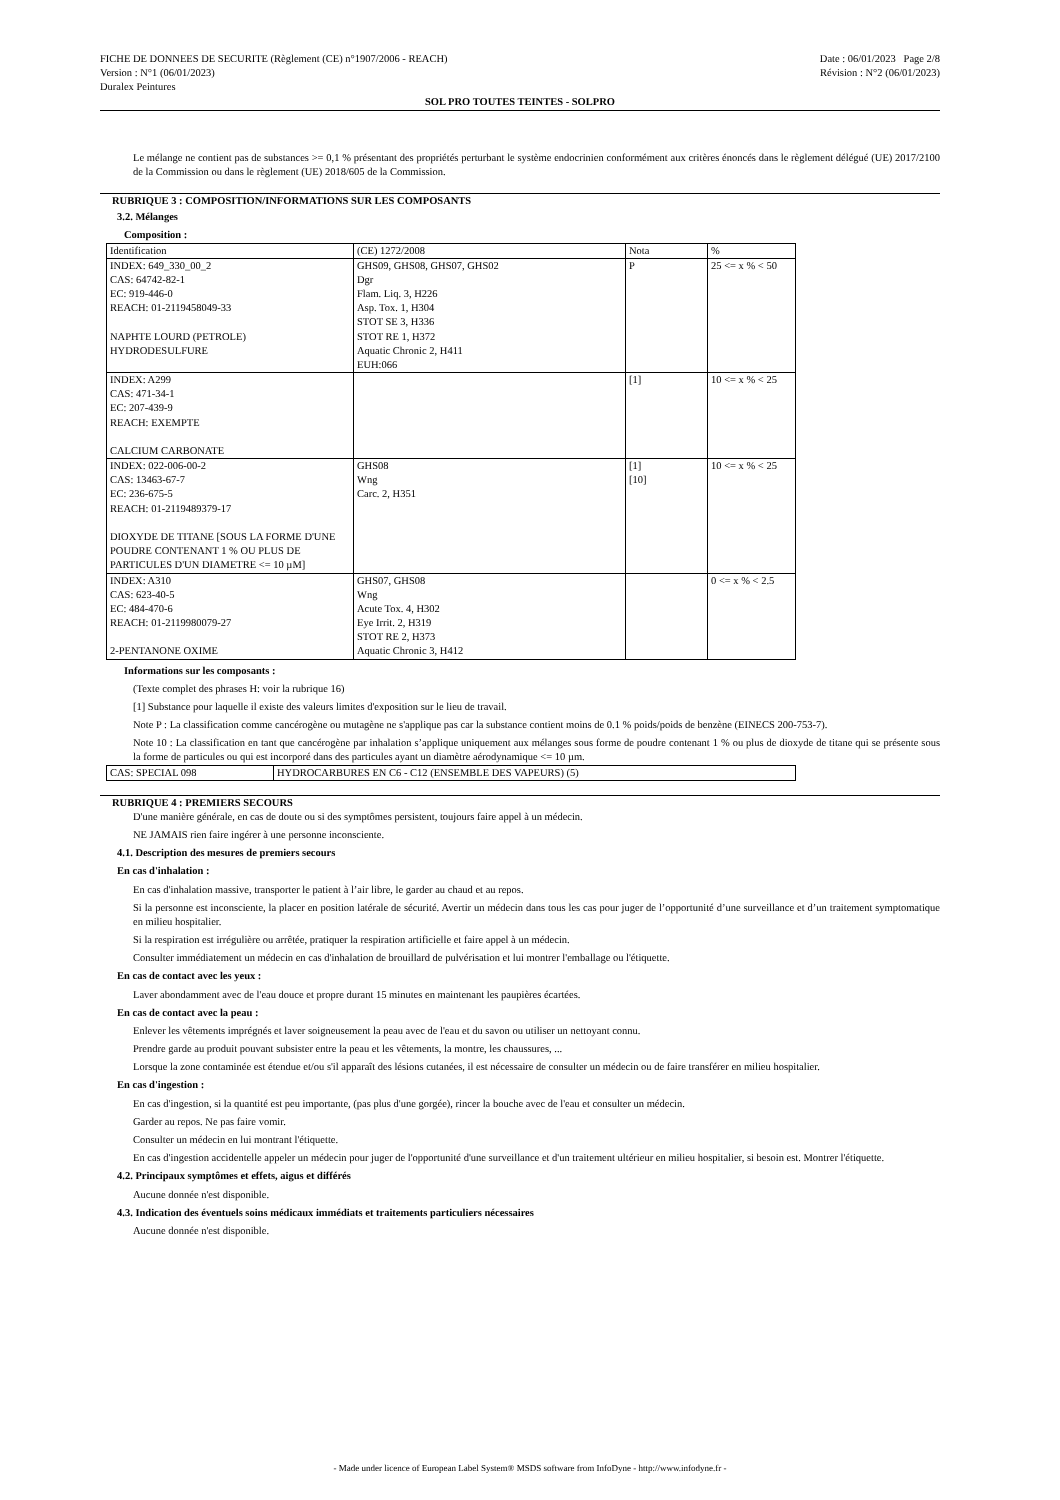FICHE DE DONNEES DE SECURITE (Règlement (CE) n°1907/2006 - REACH)
Version : N°1 (06/01/2023)
Duralex Peintures
Date : 06/01/2023 Page 2/8
Révision : N°2 (06/01/2023)
SOL PRO TOUTES TEINTES - SOLPRO
Le mélange ne contient pas de substances >= 0,1 % présentant des propriétés perturbant le système endocrinien conformément aux critères énoncés dans le règlement délégué (UE) 2017/2100 de la Commission ou dans le règlement (UE) 2018/605 de la Commission.
RUBRIQUE 3 : COMPOSITION/INFORMATIONS SUR LES COMPOSANTS
3.2. Mélanges
Composition :
| Identification | (CE) 1272/2008 | Nota | % |
| --- | --- | --- | --- |
| INDEX: 649_330_00_2 CAS: 64742-82-1 EC: 919-446-0 REACH: 01-2119458049-33 NAPHTE LOURD (PETROLE) HYDRODESULFURE | GHS09, GHS08, GHS07, GHS02 Dgr Flam. Liq. 3, H226 Asp. Tox. 1, H304 STOT SE 3, H336 STOT RE 1, H372 Aquatic Chronic 2, H411 EUH:066 | P | 25 <= x % < 50 |
| INDEX: A299 CAS: 471-34-1 EC: 207-439-9 REACH: EXEMPTE CALCIUM CARBONATE | | [1] | 10 <= x % < 25 |
| INDEX: 022-006-00-2 CAS: 13463-67-7 EC: 236-675-5 REACH: 01-2119489379-17 DIOXYDE DE TITANE [SOUS LA FORME D'UNE POUDRE CONTENANT 1 % OU PLUS DE PARTICULES D'UN DIAMETRE <= 10 µM] | GHS08 Wng Carc. 2, H351 | [1] [10] | 10 <= x % < 25 |
| INDEX: A310 CAS: 623-40-5 EC: 484-470-6 REACH: 01-2119980079-27 2-PENTANONE OXIME | GHS07, GHS08 Wng Acute Tox. 4, H302 Eye Irrit. 2, H319 STOT RE 2, H373 Aquatic Chronic 3, H412 | | 0 <= x % < 2.5 |
Informations sur les composants :
(Texte complet des phrases H: voir la rubrique 16)
[1] Substance pour laquelle il existe des valeurs limites d'exposition sur le lieu de travail.
Note P : La classification comme cancérogène ou mutagène ne s'applique pas car la substance contient moins de 0.1 % poids/poids de benzène (EINECS 200-753-7).
Note 10 : La classification en tant que cancérogène par inhalation s’applique uniquement aux mélanges sous forme de poudre contenant 1 % ou plus de dioxyde de titane qui se présente sous la forme de particules ou qui est incorporé dans des particules ayant un diamètre aérodynamique <= 10 µm.
| CAS: SPECIAL 098 | HYDROCARBURES EN C6 - C12 (ENSEMBLE DES VAPEURS) (5) |
RUBRIQUE 4 : PREMIERS SECOURS
D'une manière générale, en cas de doute ou si des symptômes persistent, toujours faire appel à un médecin.
NE JAMAIS rien faire ingérer à une personne inconsciente.
4.1. Description des mesures de premiers secours
En cas d'inhalation :
En cas d'inhalation massive, transporter le patient à l’air libre, le garder au chaud et au repos.
Si la personne est inconsciente, la placer en position latérale de sécurité. Avertir un médecin dans tous les cas pour juger de l’opportunité d’une surveillance et d’un traitement symptomatique en milieu hospitalier.
Si la respiration est irrégulière ou arrêtée, pratiquer la respiration artificielle et faire appel à un médecin.
Consulter immédiatement un médecin en cas d'inhalation de brouillard de pulvérisation et lui montrer l'emballage ou l'étiquette.
En cas de contact avec les yeux :
Laver abondamment avec de l'eau douce et propre durant 15 minutes en maintenant les paupières écartées.
En cas de contact avec la peau :
Enlever les vêtements imprégnés et laver soigneusement la peau avec de l'eau et du savon ou utiliser un nettoyant connu.
Prendre garde au produit pouvant subsister entre la peau et les vêtements, la montre, les chaussures, ...
Lorsque la zone contaminée est étendue et/ou s'il apparaît des lésions cutanées, il est nécessaire de consulter un médecin ou de faire transférer en milieu hospitalier.
En cas d'ingestion :
En cas d'ingestion, si la quantité est peu importante, (pas plus d'une gorgée), rincer la bouche avec de l'eau et consulter un médecin.
Garder au repos. Ne pas faire vomir.
Consulter un médecin en lui montrant l'étiquette.
En cas d'ingestion accidentelle appeler un médecin pour juger de l'opportunité d'une surveillance et d'un traitement ultérieur en milieu hospitalier, si besoin est. Montrer l'étiquette.
4.2. Principaux symptômes et effets, aigus et différés
Aucune donnée n'est disponible.
4.3. Indication des éventuels soins médicaux immédiats et traitements particuliers nécessaires
Aucune donnée n'est disponible.
- Made under licence of European Label System® MSDS software from InfoDyne - http://www.infodyne.fr -